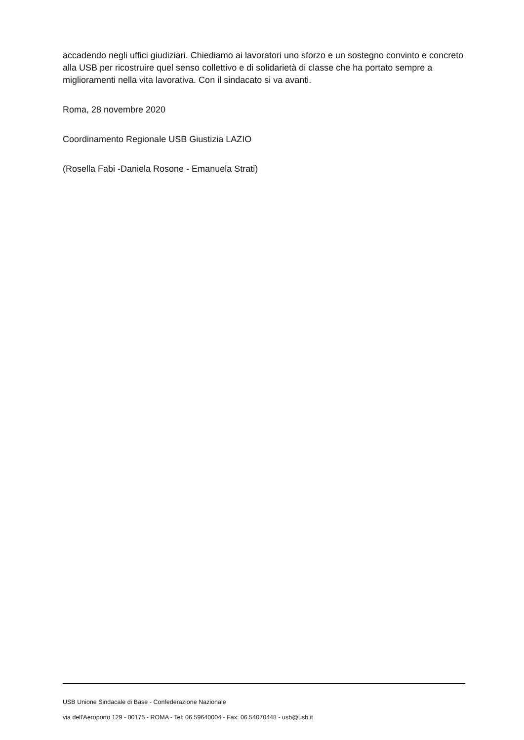accadendo negli uffici giudiziari. Chiediamo ai lavoratori uno sforzo e un sostegno convinto e concreto alla USB per ricostruire quel senso collettivo e di solidarietà di classe che ha portato sempre a miglioramenti nella vita lavorativa. Con il sindacato si va avanti.
Roma, 28 novembre 2020
Coordinamento Regionale USB Giustizia LAZIO
(Rosella Fabi -Daniela Rosone - Emanuela Strati)
USB Unione Sindacale di Base - Confederazione Nazionale
via dell'Aeroporto 129 - 00175 - ROMA - Tel: 06.59640004 - Fax: 06.54070448 - usb@usb.it